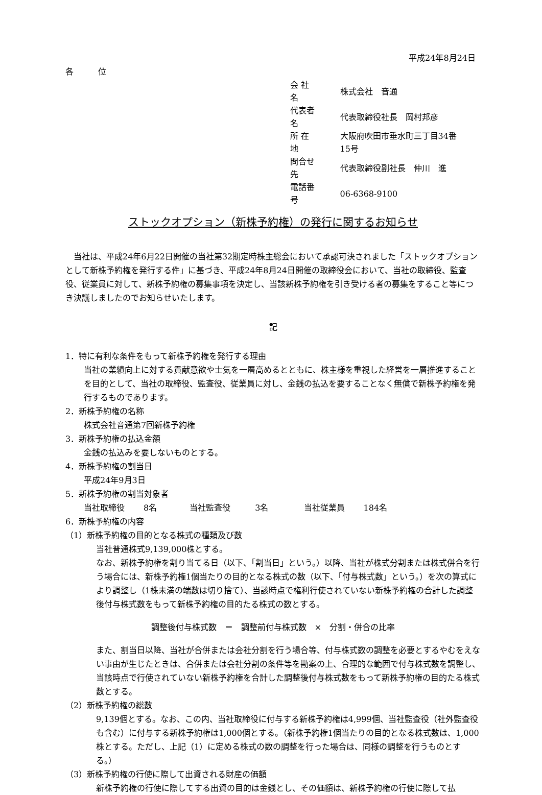平成24年8月24日
各　　　位
| 会 社 名 | 株式会社 音通 |
| 代表者名 | 代表取締役社長 岡村邦彦 |
| 所 在 地 | 大阪府吹田市垂水町三丁目34番15号 |
| 問合せ先 | 代表取締役副社長 仲川 進 |
| 電話番号 | 06-6368-9100 |
ストックオプション（新株予約権）の発行に関するお知らせ
　当社は、平成24年6月22日開催の当社第32期定時株主総会において承認可決されました「ストックオプションとして新株予約権を発行する件」に基づき、平成24年8月24日開催の取締役会において、当社の取締役、監査役、従業員に対して、新株予約権の募集事項を決定し、当該新株予約権を引き受ける者の募集をすること等につき決議しましたのでお知らせいたします。
記
1．特に有利な条件をもって新株予約権を発行する理由
当社の業績向上に対する貢献意欲や士気を一層高めるとともに、株主様を重視した経営を一層推進することを目的として、当社の取締役、監査役、従業員に対し、金銭の払込を要することなく無償で新株予約権を発行するものであります。
2．新株予約権の名称
株式会社音通第7回新株予約権
3．新株予約権の払込金額
金銭の払込みを要しないものとする。
4．新株予約権の割当日
平成24年9月3日
5．新株予約権の割当対象者
当社取締役　　 8名　　　　当社監査役　　　3名　　　　 当社従業員　　 184名
6．新株予約権の内容
（1）新株予約権の目的となる株式の種類及び数
当社普通株式9,139,000株とする。
なお、新株予約権を割り当てる日（以下、「割当日」という。）以降、当社が株式分割または株式併合を行う場合には、新株予約権1個当たりの目的となる株式の数（以下、「付与株式数」という。）を次の算式により調整し（1株未満の端数は切り捨て）、当該時点で権利行使されていない新株予約権の合計した調整後付与株式数をもって新株予約権の目的たる株式の数とする。
調整後付与株式数　＝　調整前付与株式数　×　分割・併合の比率
また、割当日以降、当社が合併または会社分割を行う場合等、付与株式数の調整を必要とするやむをえない事由が生じたときは、合併または会社分割の条件等を勘案の上、合理的な範囲で付与株式数を調整し、当該時点で行使されていない新株予約権を合計した調整後付与株式数をもって新株予約権の目的たる株式数とする。
（2）新株予約権の総数
9,139個とする。なお、この内、当社取締役に付与する新株予約権は4,999個、当社監査役（社外監査役も含む）に付与する新株予約権は1,000個とする。（新株予約権1個当たりの目的となる株式数は、1,000株とする。ただし、上記（1）に定める株式の数の調整を行った場合は、同様の調整を行うものとする。）
（3）新株予約権の行使に際して出資される財産の価額
新株予約権の行使に際してする出資の目的は金銭とし、その価額は、新株予約権の行使に際して払